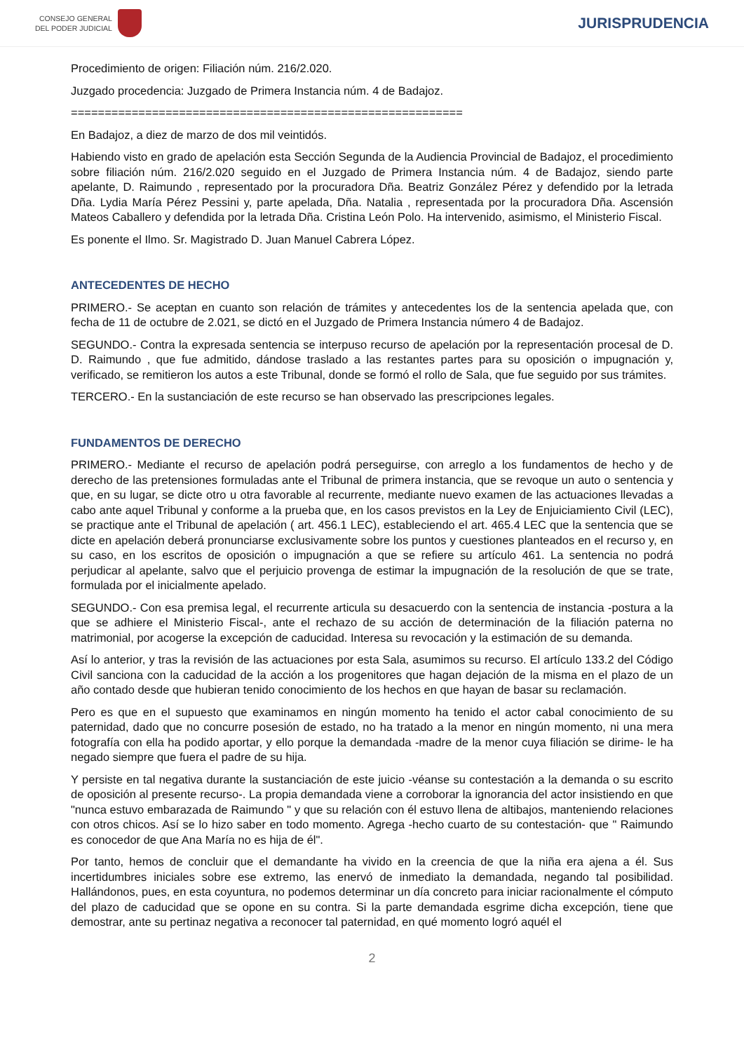CONSEJO GENERAL
DEL PODER JUDICIAL
JURISPRUDENCIA
Procedimiento de origen: Filiación núm. 216/2.020.
Juzgado procedencia: Juzgado de Primera Instancia núm. 4 de Badajoz.
==========================================================
En Badajoz, a diez de marzo de dos mil veintidós.
Habiendo visto en grado de apelación esta Sección Segunda de la Audiencia Provincial de Badajoz, el procedimiento sobre filiación núm. 216/2.020 seguido en el Juzgado de Primera Instancia núm. 4 de Badajoz, siendo parte apelante, D. Raimundo , representado por la procuradora Dña. Beatriz González Pérez y defendido por la letrada Dña. Lydia María Pérez Pessini y, parte apelada, Dña. Natalia , representada por la procuradora Dña. Ascensión Mateos Caballero y defendida por la letrada Dña. Cristina León Polo. Ha intervenido, asimismo, el Ministerio Fiscal.
Es ponente el Ilmo. Sr. Magistrado D. Juan Manuel Cabrera López.
ANTECEDENTES DE HECHO
PRIMERO.- Se aceptan en cuanto son relación de trámites y antecedentes los de la sentencia apelada que, con fecha de 11 de octubre de 2.021, se dictó en el Juzgado de Primera Instancia número 4 de Badajoz.
SEGUNDO.- Contra la expresada sentencia se interpuso recurso de apelación por la representación procesal de D. D. Raimundo , que fue admitido, dándose traslado a las restantes partes para su oposición o impugnación y, verificado, se remitieron los autos a este Tribunal, donde se formó el rollo de Sala, que fue seguido por sus trámites.
TERCERO.- En la sustanciación de este recurso se han observado las prescripciones legales.
FUNDAMENTOS DE DERECHO
PRIMERO.- Mediante el recurso de apelación podrá perseguirse, con arreglo a los fundamentos de hecho y de derecho de las pretensiones formuladas ante el Tribunal de primera instancia, que se revoque un auto o sentencia y que, en su lugar, se dicte otro u otra favorable al recurrente, mediante nuevo examen de las actuaciones llevadas a cabo ante aquel Tribunal y conforme a la prueba que, en los casos previstos en la Ley de Enjuiciamiento Civil (LEC), se practique ante el Tribunal de apelación ( art. 456.1 LEC), estableciendo el art. 465.4 LEC que la sentencia que se dicte en apelación deberá pronunciarse exclusivamente sobre los puntos y cuestiones planteados en el recurso y, en su caso, en los escritos de oposición o impugnación a que se refiere su artículo 461. La sentencia no podrá perjudicar al apelante, salvo que el perjuicio provenga de estimar la impugnación de la resolución de que se trate, formulada por el inicialmente apelado.
SEGUNDO.- Con esa premisa legal, el recurrente articula su desacuerdo con la sentencia de instancia -postura a la que se adhiere el Ministerio Fiscal-, ante el rechazo de su acción de determinación de la filiación paterna no matrimonial, por acogerse la excepción de caducidad. Interesa su revocación y la estimación de su demanda.
Así lo anterior, y tras la revisión de las actuaciones por esta Sala, asumimos su recurso. El artículo 133.2 del Código Civil sanciona con la caducidad de la acción a los progenitores que hagan dejación de la misma en el plazo de un año contado desde que hubieran tenido conocimiento de los hechos en que hayan de basar su reclamación.
Pero es que en el supuesto que examinamos en ningún momento ha tenido el actor cabal conocimiento de su paternidad, dado que no concurre posesión de estado, no ha tratado a la menor en ningún momento, ni una mera fotografía con ella ha podido aportar, y ello porque la demandada -madre de la menor cuya filiación se dirime- le ha negado siempre que fuera el padre de su hija.
Y persiste en tal negativa durante la sustanciación de este juicio -véanse su contestación a la demanda o su escrito de oposición al presente recurso-. La propia demandada viene a corroborar la ignorancia del actor insistiendo en que "nunca estuvo embarazada de Raimundo " y que su relación con él estuvo llena de altibajos, manteniendo relaciones con otros chicos. Así se lo hizo saber en todo momento. Agrega -hecho cuarto de su contestación- que " Raimundo es conocedor de que Ana María no es hija de él".
Por tanto, hemos de concluir que el demandante ha vivido en la creencia de que la niña era ajena a él. Sus incertidumbres iniciales sobre ese extremo, las enervó de inmediato la demandada, negando tal posibilidad. Hallándonos, pues, en esta coyuntura, no podemos determinar un día concreto para iniciar racionalmente el cómputo del plazo de caducidad que se opone en su contra. Si la parte demandada esgrime dicha excepción, tiene que demostrar, ante su pertinaz negativa a reconocer tal paternidad, en qué momento logró aquél el
2